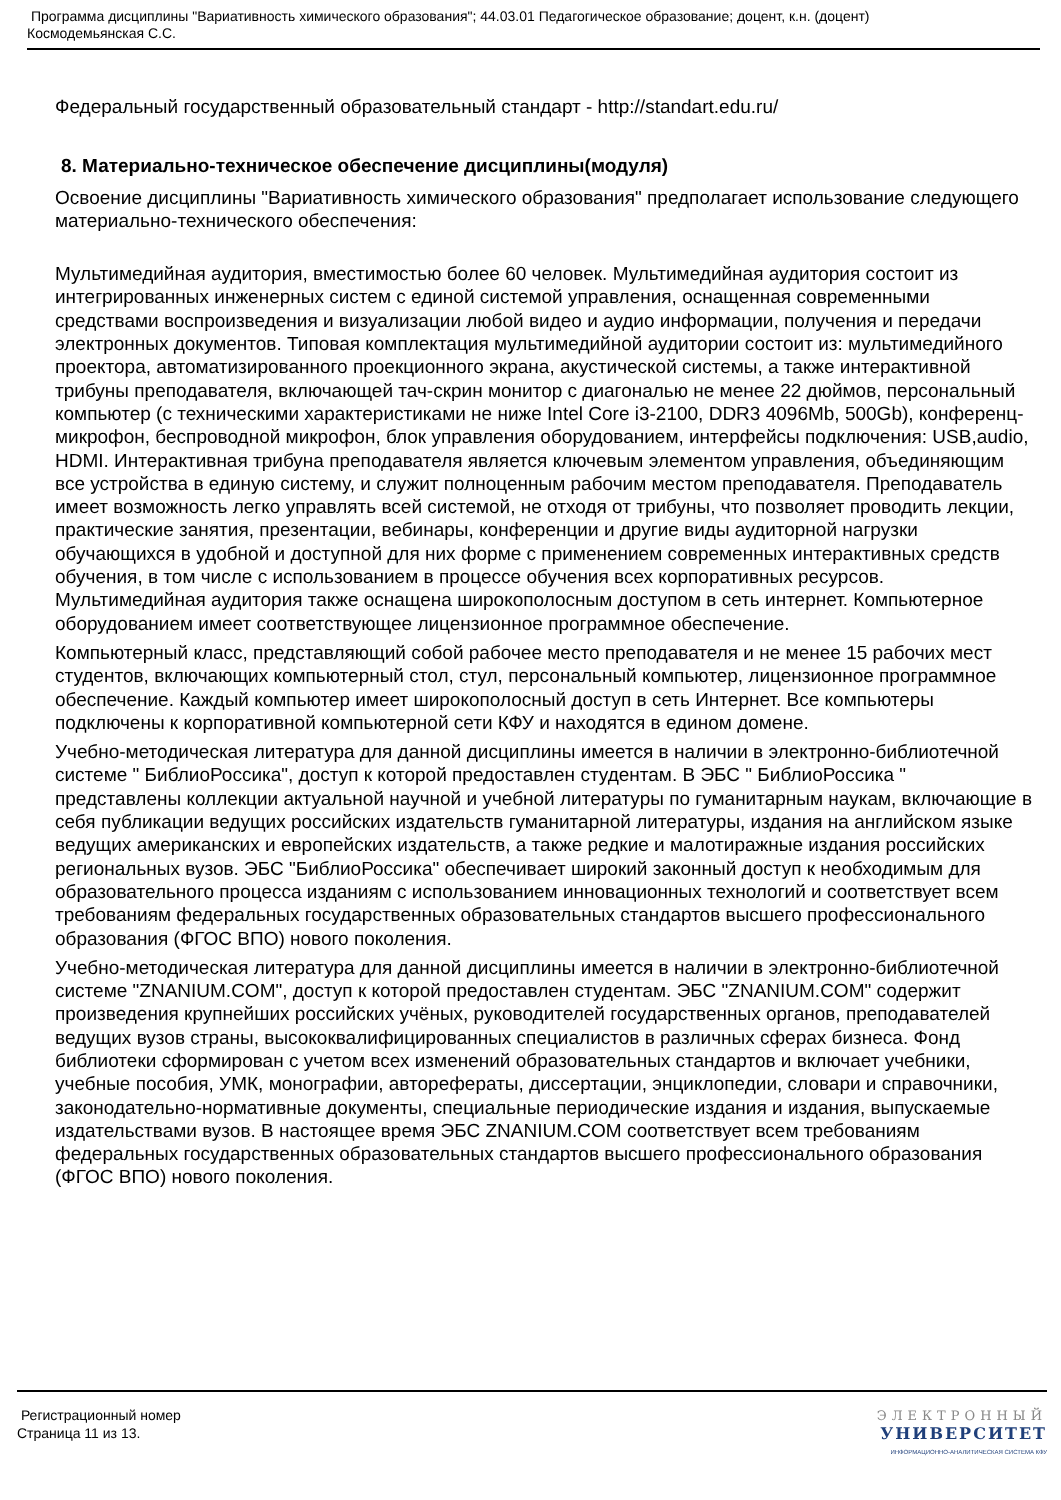Программа дисциплины "Вариативность химического образования"; 44.03.01 Педагогическое образование; доцент, к.н. (доцент)
Космодемьянская С.С.
Федеральный государственный образовательный стандарт - http://standart.edu.ru/
8. Материально-техническое обеспечение дисциплины(модуля)
Освоение дисциплины "Вариативность химического образования" предполагает использование следующего материально-технического обеспечения:
Мультимедийная аудитория, вместимостью более 60 человек. Мультимедийная аудитория состоит из интегрированных инженерных систем с единой системой управления, оснащенная современными средствами воспроизведения и визуализации любой видео и аудио информации, получения и передачи электронных документов. Типовая комплектация мультимедийной аудитории состоит из: мультимедийного проектора, автоматизированного проекционного экрана, акустической системы, а также интерактивной трибуны преподавателя, включающей тач-скрин монитор с диагональю не менее 22 дюймов, персональный компьютер (с техническими характеристиками не ниже Intel Core i3-2100, DDR3 4096Mb, 500Gb), конференц-микрофон, беспроводной микрофон, блок управления оборудованием, интерфейсы подключения: USB,audio, HDMI. Интерактивная трибуна преподавателя является ключевым элементом управления, объединяющим все устройства в единую систему, и служит полноценным рабочим местом преподавателя. Преподаватель имеет возможность легко управлять всей системой, не отходя от трибуны, что позволяет проводить лекции, практические занятия, презентации, вебинары, конференции и другие виды аудиторной нагрузки обучающихся в удобной и доступной для них форме с применением современных интерактивных средств обучения, в том числе с использованием в процессе обучения всех корпоративных ресурсов. Мультимедийная аудитория также оснащена широкополосным доступом в сеть интернет. Компьютерное оборудованием имеет соответствующее лицензионное программное обеспечение.
Компьютерный класс, представляющий собой рабочее место преподавателя и не менее 15 рабочих мест студентов, включающих компьютерный стол, стул, персональный компьютер, лицензионное программное обеспечение. Каждый компьютер имеет широкополосный доступ в сеть Интернет. Все компьютеры подключены к корпоративной компьютерной сети КФУ и находятся в едином домене.
Учебно-методическая литература для данной дисциплины имеется в наличии в электронно-библиотечной системе " БиблиоРоссика", доступ к которой предоставлен студентам. В ЭБС " БиблиоРоссика " представлены коллекции актуальной научной и учебной литературы по гуманитарным наукам, включающие в себя публикации ведущих российских издательств гуманитарной литературы, издания на английском языке ведущих американских и европейских издательств, а также редкие и малотиражные издания российских региональных вузов. ЭБС "БиблиоРоссика" обеспечивает широкий законный доступ к необходимым для образовательного процесса изданиям с использованием инновационных технологий и соответствует всем требованиям федеральных государственных образовательных стандартов высшего профессионального образования (ФГОС ВПО) нового поколения.
Учебно-методическая литература для данной дисциплины имеется в наличии в электронно-библиотечной системе "ZNANIUM.COM", доступ к которой предоставлен студентам. ЭБС "ZNANIUM.COM" содержит произведения крупнейших российских учёных, руководителей государственных органов, преподавателей ведущих вузов страны, высококвалифицированных специалистов в различных сферах бизнеса. Фонд библиотеки сформирован с учетом всех изменений образовательных стандартов и включает учебники, учебные пособия, УМК, монографии, авторефераты, диссертации, энциклопедии, словари и справочники, законодательно-нормативные документы, специальные периодические издания и издания, выпускаемые издательствами вузов. В настоящее время ЭБС ZNANIUM.COM соответствует всем требованиям федеральных государственных образовательных стандартов высшего профессионального образования (ФГОС ВПО) нового поколения.
Регистрационный номер
Страница 11 из 13.
ЭЛЕКТРОННЫЙ
УНИВЕРСИТЕТ
ИНФОРМАЦИОННО-АНАЛИТИЧЕСКАЯ СИСТЕМА КФУ